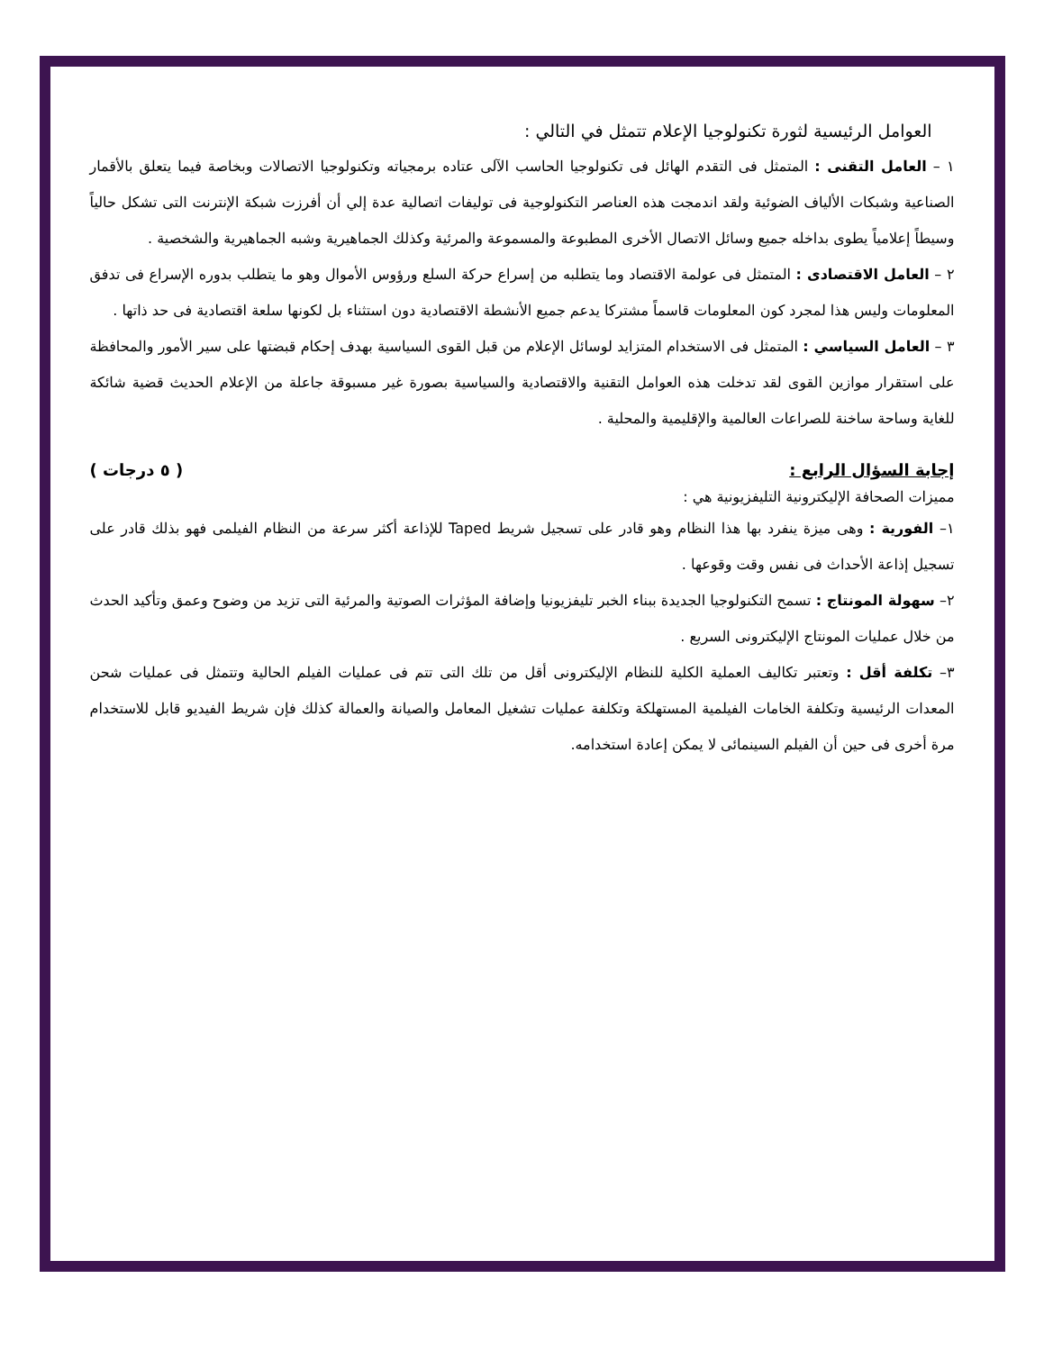العوامل الرئيسية لثورة تكنولوجيا الإعلام تتمثل في التالي :
١ – العامل التقنى : المتمثل فى التقدم الهائل فى تكنولوجيا الحاسب الآلى عتاده برمجياته وتكنولوجيا الاتصالات وبخاصة فيما يتعلق بالأقمار الصناعية وشبكات الألياف الضوئية ولقد اندمجت هذه العناصر التكنولوجية فى توليفات اتصالية عدة إلي أن أفرزت شبكة الإنترنت التى تشكل حالياً وسيطاً إعلامياً يطوى بداخله جميع وسائل الاتصال الأخرى المطبوعة والمسموعة والمرئية وكذلك الجماهيرية وشبه الجماهيرية والشخصية .
٢ – العامل الاقتصادى : المتمثل فى عولمة الاقتصاد وما يتطلبه من إسراع حركة السلع ورؤوس الأموال وهو ما يتطلب بدوره الإسراع فى تدفق المعلومات وليس هذا لمجرد كون المعلومات قاسماً مشتركا يدعم جميع الأنشطة الاقتصادية دون استثناء بل لكونها سلعة اقتصادية فى حد ذاتها .
٣ – العامل السياسي : المتمثل فى الاستخدام المتزايد لوسائل الإعلام من قبل القوى السياسية بهدف إحكام قبضتها على سير الأمور والمحافظة على استقرار موازين القوى لقد تدخلت هذه العوامل التقنية والاقتصادية والسياسية بصورة غير مسبوقة جاعلة من الإعلام الحديث قضية شائكة للغاية وساحة ساخنة للصراعات العالمية والإقليمية والمحلية .
إجابة السؤال الرابع : ( ٥ درجات )
مميزات الصحافة الإليكترونية التليفزيونية هي :
١– الفورية : وهى ميزة ينفرد بها هذا النظام وهو قادر على تسجيل شريط Taped للإذاعة أكثر سرعة من النظام الفيلمى فهو بذلك قادر على تسجيل إذاعة الأحداث فى نفس وقت وقوعها .
٢– سهولة المونتاج : تسمح التكنولوجيا الجديدة ببناء الخبر تليفزيونيا وإضافة المؤثرات الصوتية والمرئية التى تزيد من وضوح وعمق وتأكيد الحدث من خلال عمليات المونتاج الإليكترونى السريع .
٣– تكلفة أقل : وتعتبر تكاليف العملية الكلية للنظام الإليكترونى أقل من تلك التى تتم فى عمليات الفيلم الحالية وتتمثل فى عمليات شحن المعدات الرئيسية وتكلفة الخامات الفيلمية المستهلكة وتكلفة عمليات تشغيل المعامل والصيانة والعمالة كذلك فإن شريط الفيديو قابل للاستخدام مرة أخرى فى حين أن الفيلم السينمائى لا يمكن إعادة استخدامه.